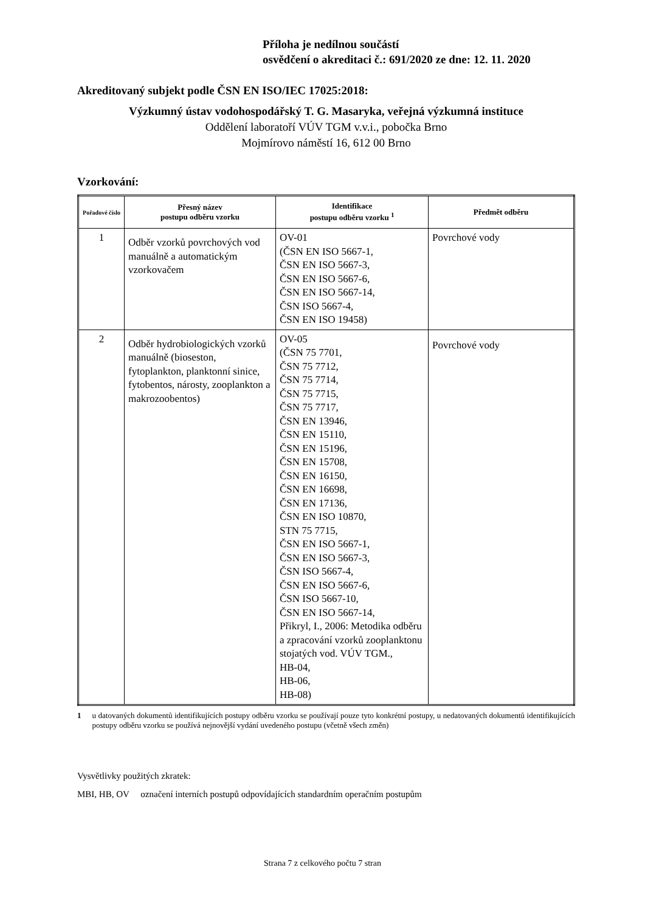Příloha je nedílnou součástí
osvědčení o akreditaci č.: 691/2020 ze dne: 12. 11. 2020
Akreditovaný subjekt podle ČSN EN ISO/IEC 17025:2018:
Výzkumný ústav vodohospodářský T. G. Masaryka, veřejná výzkumná instituce
Oddělení laboratoří VÚV TGM v.v.i., pobočka Brno
Mojmírovo náměstí 16, 612 00 Brno
Vzorkování:
| Pořadové číslo | Přesný název postupu odběru vzorku | Identifikace postupu odběru vzorku <sup>1</sup> | Předmět odběru |
| --- | --- | --- | --- |
| 1 | Odběr vzorků povrchových vod manuálně a automatickým vzorkovačem | OV-01 (ČSN EN ISO 5667-1, ČSN EN ISO 5667-3, ČSN EN ISO 5667-6, ČSN EN ISO 5667-14, ČSN ISO 5667-4, ČSN EN ISO 19458) | Povrchové vody |
| 2 | Odběr hydrobiologických vzorků manuálně (bioseston, fytoplankton, planktonní sinice, fytobentos, nárosty, zooplankton a makrozoobentos) | OV-05 (ČSN 75 7701, ČSN 75 7712, ČSN 75 7714, ČSN 75 7715, ČSN 75 7717, ČSN EN 13946, ČSN EN 15110, ČSN EN 15196, ČSN EN 15708, ČSN EN 16150, ČSN EN 16698, ČSN EN 17136, ČSN EN ISO 10870, STN 75 7715, ČSN EN ISO 5667-1, ČSN EN ISO 5667-3, ČSN ISO 5667-4, ČSN EN ISO 5667-6, ČSN ISO 5667-10, ČSN EN ISO 5667-14, Přikryl, I., 2006: Metodika odběru a zpracování vzorků zooplanktonu stojatých vod. VÚV TGM., HB-04, HB-06, HB-08) | Povrchové vody |
1 u datovaných dokumentů identifikujících postupy odběru vzorku se používají pouze tyto konkrétní postupy, u nedatovaných dokumentů identifikujících postupy odběru vzorku se používá nejnovější vydání uvedeného postupu (včetně všech změn)
Vysvětlivky použitých zkratek:
MBI, HB, OV označení interních postupů odpovídajících standardním operačním postupům
Strana 7 z celkového počtu 7 stran